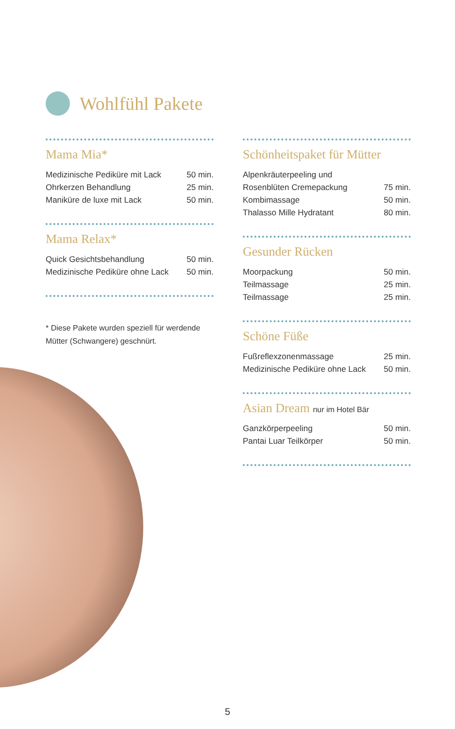Wohlfühl Pakete
Mama Mia*
| Medizinische Pediküre mit Lack | 50 min. |
| Ohrkerzen Behandlung | 25 min. |
| Maniküre de luxe mit Lack | 50 min. |
Mama Relax*
| Quick Gesichtsbehandlung | 50 min. |
| Medizinische Pediküre ohne Lack | 50 min. |
* Diese Pakete wurden speziell für werdende Mütter (Schwangere) geschnürt.
Schönheitspaket für Mütter
| Alpenkräuterpeeling und | |
| Rosenblüten Cremepackung | 75 min. |
| Kombimassage | 50 min. |
| Thalasso Mille Hydratant | 80 min. |
Gesunder Rücken
| Moorpackung | 50 min. |
| Teilmassage | 25 min. |
| Teilmassage | 25 min. |
Schöne Füße
| Fußreflexzonenmassage | 25 min. |
| Medizinische Pediküre ohne Lack | 50 min. |
Asian Dream nur im Hotel Bär
| Ganzkörperpeeling | 50 min. |
| Pantai Luar Teilkörper | 50 min. |
5